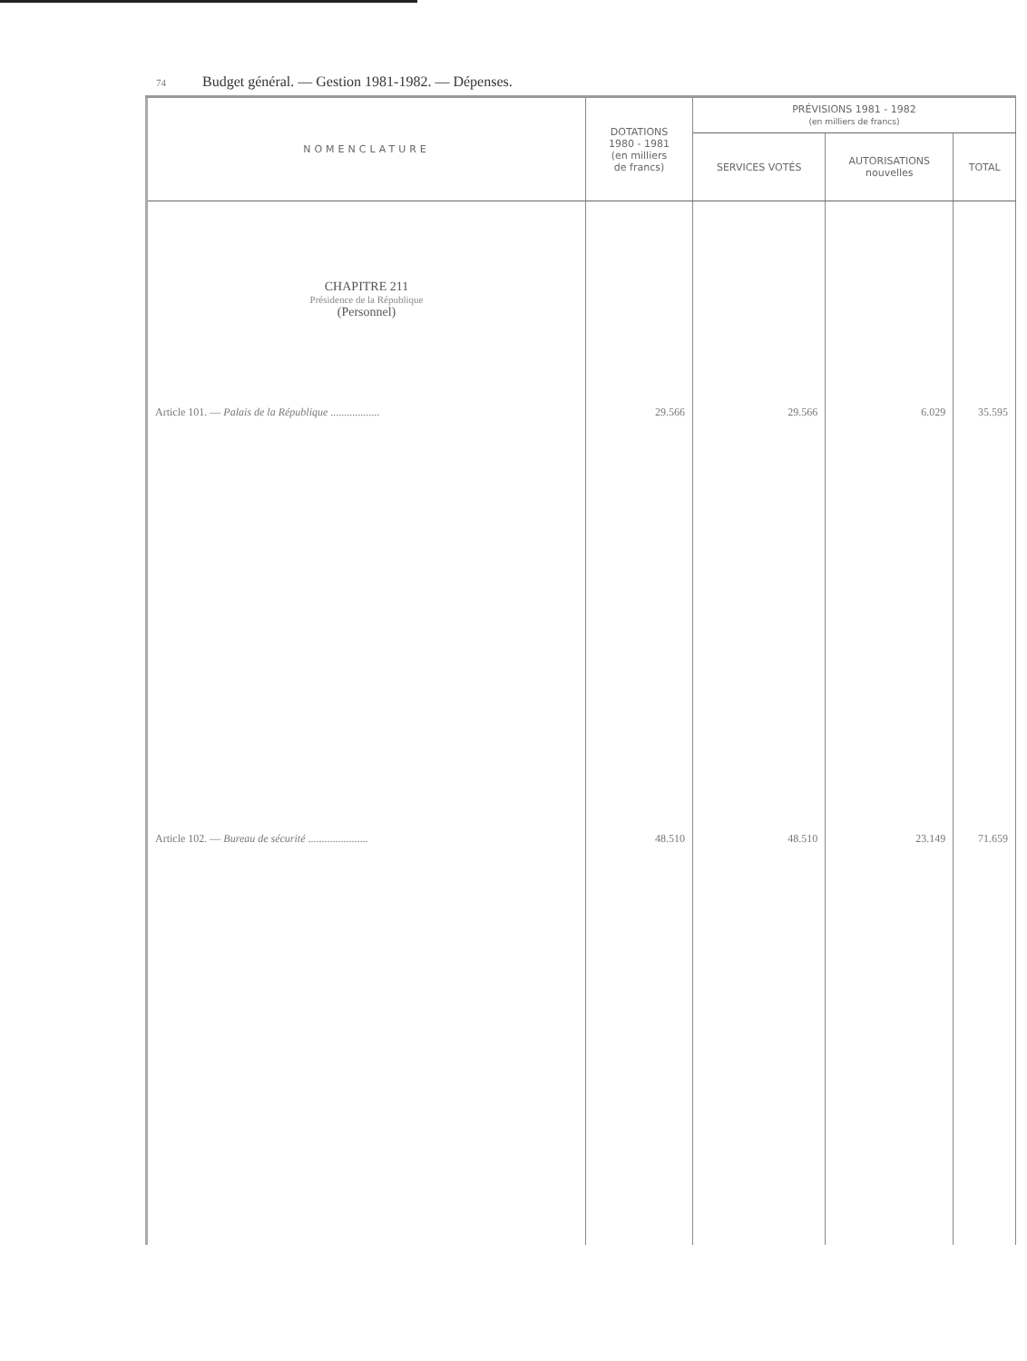74 Budget général. — Gestion 1981-1982. — Dépenses.
| NOMENCLATURE | DOTATIONS 1980 - 1981 (en milliers de francs) | PRÉVISIONS 1981 - 1982 (en milliers de francs) | | |
| --- | --- | --- | --- | --- |
| | | SERVICES VOTÉS | AUTORISATIONS nouvelles | TOTAL |
| CHAPITRE 211 Présidence de la République (Personnel) | | | | |
| Article 101. — Palais de la République .................. | 29.566 | 29.566 | 6.029 | 35.595 |
| Article 102. — Bureau de sécurité ...................... | 48.510 | 48.510 | 23.149 | 71.659 |